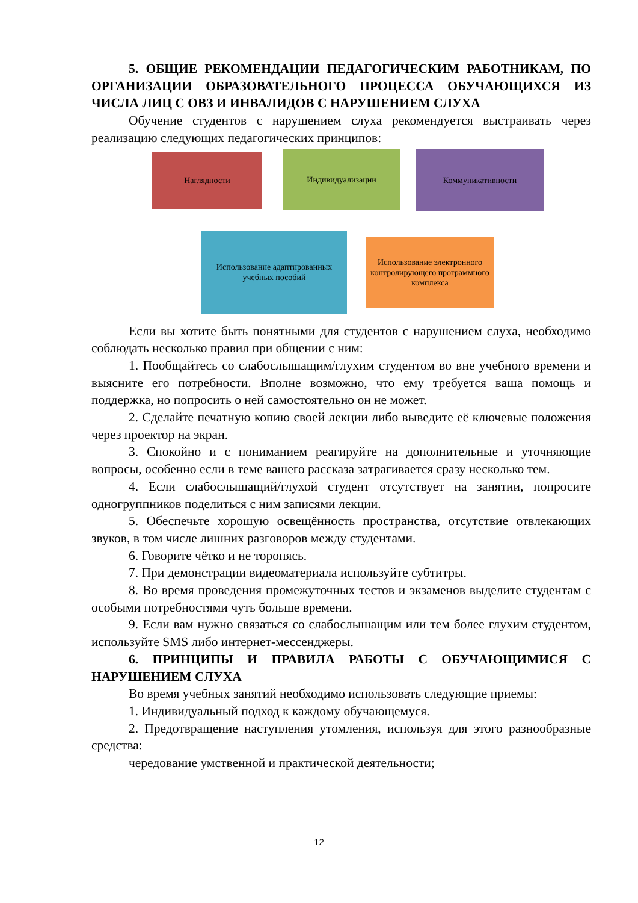5. ОБЩИЕ РЕКОМЕНДАЦИИ ПЕДАГОГИЧЕСКИМ РАБОТНИКАМ, ПО ОРГАНИЗАЦИИ ОБРАЗОВАТЕЛЬНОГО ПРОЦЕССА ОБУЧАЮЩИХСЯ ИЗ ЧИСЛА ЛИЦ С ОВЗ И ИНВАЛИДОВ С НАРУШЕНИЕМ СЛУХА
Обучение студентов с нарушением слуха рекомендуется выстраивать через реализацию следующих педагогических принципов:
Наглядности Индивидуализации Коммуникативности
Использование адаптированных учебных пособий
Использование электронного контролирующего программного комплекса
Если вы хотите быть понятными для студентов с нарушением слуха, необходимо соблюдать несколько правил при общении с ним:
1. Пообщайтесь со слабослышащим/глухим студентом во вне учебного времени и выясните его потребности. Вполне возможно, что ему требуется ваша помощь и поддержка, но попросить о ней самостоятельно он не может.
2. Сделайте печатную копию своей лекции либо выведите её ключевые положения через проектор на экран.
3. Спокойно и с пониманием реагируйте на дополнительные и уточняющие вопросы, особенно если в теме вашего рассказа затрагивается сразу несколько тем.
4. Если слабослышащий/глухой студент отсутствует на занятии, попросите одногруппников поделиться с ним записями лекции.
5. Обеспечьте хорошую освещённость пространства, отсутствие отвлекающих звуков, в том числе лишних разговоров между студентами.
6. Говорите чётко и не торопясь.
7. При демонстрации видеоматериала используйте субтитры.
8. Во время проведения промежуточных тестов и экзаменов выделите студентам с особыми потребностями чуть больше времени.
9. Если вам нужно связаться со слабослышащим или тем более глухим студентом, используйте SMS либо интернет-мессенджеры.
6. ПРИНЦИПЫ И ПРАВИЛА РАБОТЫ С ОБУЧАЮЩИМИСЯ С НАРУШЕНИЕМ СЛУХА
Во время учебных занятий необходимо использовать следующие приемы:
1. Индивидуальный подход к каждому обучающемуся.
2. Предотвращение наступления утомления, используя для этого разнообразные средства:
чередование умственной и практической деятельности;
12